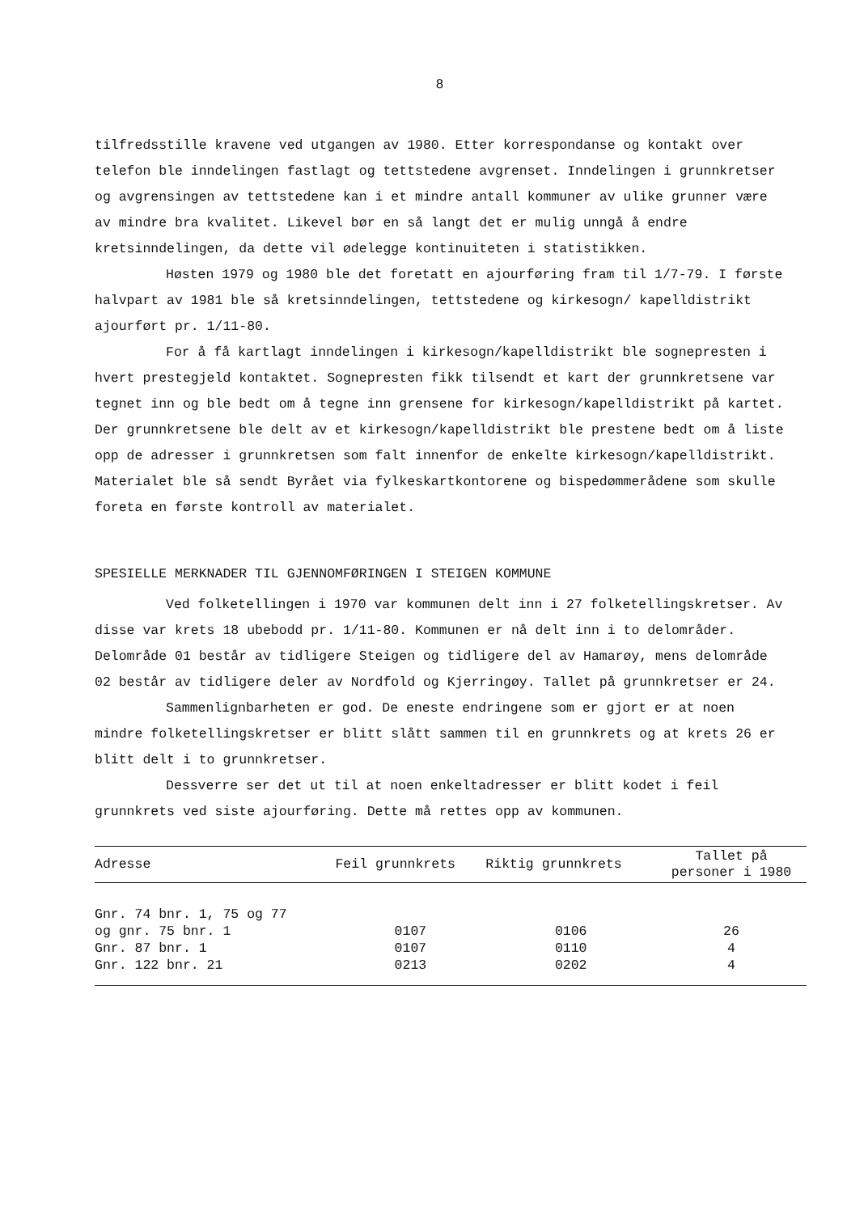8
tilfredsstille kravene ved utgangen av 1980. Etter korrespondanse og kontakt over telefon ble inndelingen fastlagt og tettstedene avgrenset. Inndelingen i grunnkretser og avgrensingen av tettstedene kan i et mindre antall kommuner av ulike grunner være av mindre bra kvalitet. Likevel bør en så langt det er mulig unngå å endre kretsinndelingen, da dette vil ødelegge kontinuiteten i statistikken.
Høsten 1979 og 1980 ble det foretatt en ajourføring fram til 1/7-79. I første halvpart av 1981 ble så kretsinndelingen, tettstedene og kirkesogn/ kapelldistrikt ajourført pr. 1/11-80.
For å få kartlagt inndelingen i kirkesogn/kapelldistrikt ble sognepresten i hvert prestegjeld kontaktet. Sognepresten fikk tilsendt et kart der grunnkretsene var tegnet inn og ble bedt om å tegne inn grensene for kirkesogn/kapelldistrikt på kartet. Der grunnkretsene ble delt av et kirkesogn/kapelldistrikt ble prestene bedt om å liste opp de adresser i grunnkretsen som falt innenfor de enkelte kirkesogn/kapelldistrikt. Materialet ble så sendt Byrået via fylkeskartkontorene og bispedømmerådene som skulle foreta en første kontroll av materialet.
SPESIELLE MERKNADER TIL GJENNOMFØRINGEN I STEIGEN KOMMUNE
Ved folketellingen i 1970 var kommunen delt inn i 27 folketellingskretser. Av disse var krets 18 ubebodd pr. 1/11-80. Kommunen er nå delt inn i to delområder. Delområde 01 består av tidligere Steigen og tidligere del av Hamarøy, mens delområde 02 består av tidligere deler av Nordfold og Kjerringøy. Tallet på grunnkretser er 24.
Sammenlignbarheten er god. De eneste endringene som er gjort er at noen mindre folketellingskretser er blitt slått sammen til en grunnkrets og at krets 26 er blitt delt i to grunnkretser.
Dessverre ser det ut til at noen enkeltadresser er blitt kodet i feil grunnkrets ved siste ajourføring. Dette må rettes opp av kommunen.
| Adresse | Feil grunnkrets | Riktig grunnkrets | Tallet på personer i 1980 |
| --- | --- | --- | --- |
| Gnr. 74 bnr. 1, 75 og 77 | | | |
| og gnr. 75 bnr. 1 | 0107 | 0106 | 26 |
| Gnr. 87 bnr. 1 | 0107 | 0110 | 4 |
| Gnr. 122 bnr. 21 | 0213 | 0202 | 4 |